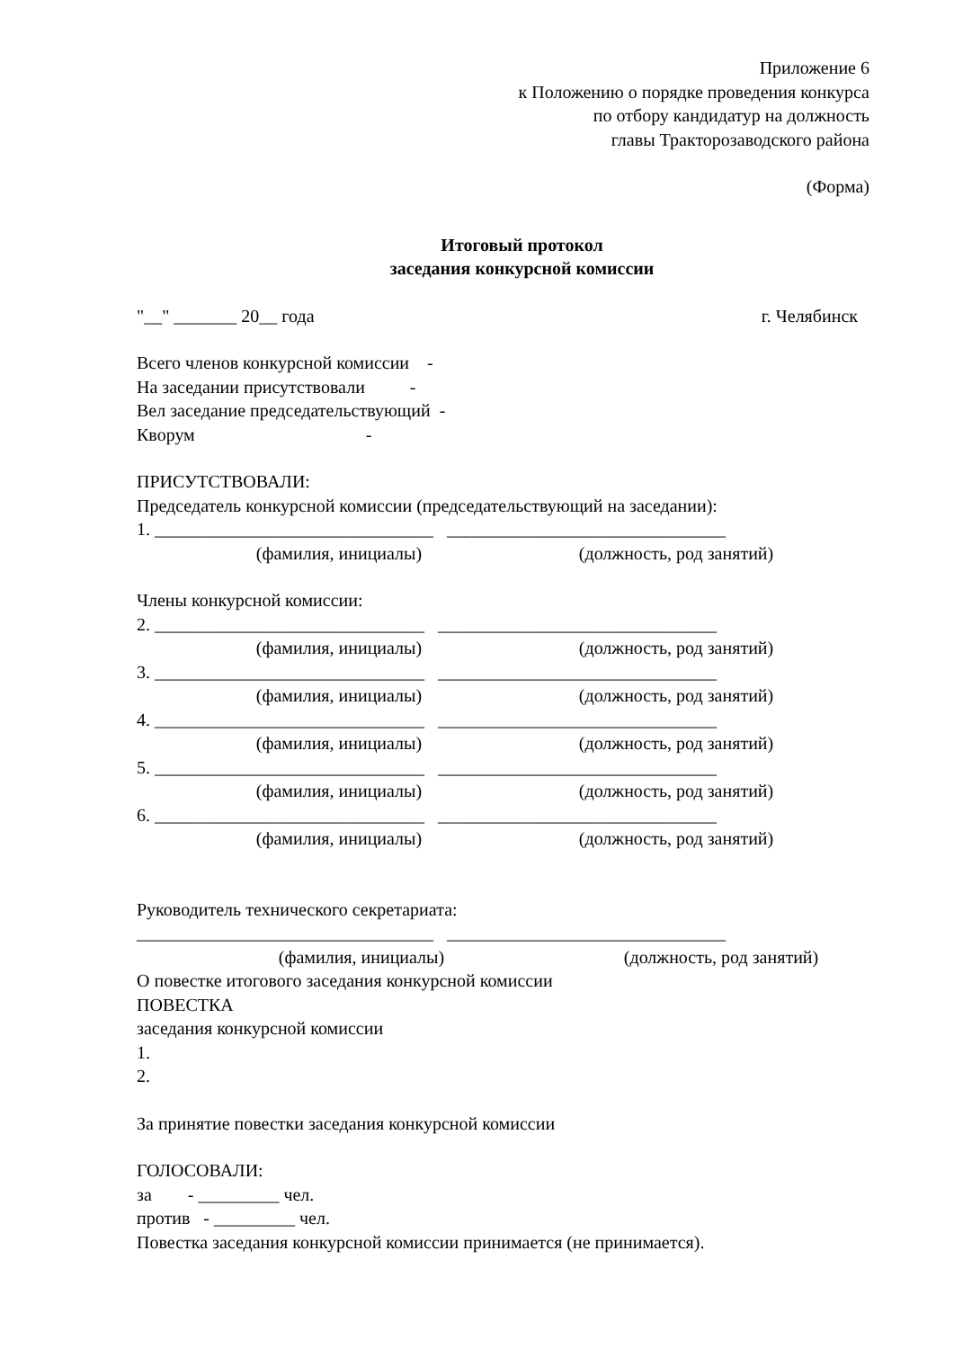Приложение 6
к Положению о порядке проведения конкурса
по отбору кандидатур на должность
главы Тракторозаводского района
(Форма)
Итоговый протокол
заседания конкурсной комиссии
"__" _______ 20__ года г. Челябинск
Всего членов конкурсной комиссии -
На заседании присутствовали -
Вел заседание председательствующий -
Кворум -
ПРИСУТСТВОВАЛИ:
Председатель конкурсной комиссии (председательствующий на заседании):
1. _______________________________ _______________________________
(фамилия, инициалы) (должность, род занятий)
Члены конкурсной комиссии:
2. ______________________________ _______________________________
(фамилия, инициалы) (должность, род занятий)
3. ______________________________ _______________________________
(фамилия, инициалы) (должность, род занятий)
4. ______________________________ _______________________________
(фамилия, инициалы) (должность, род занятий)
5. ______________________________ _______________________________
(фамилия, инициалы) (должность, род занятий)
6. ______________________________ _______________________________
(фамилия, инициалы) (должность, род занятий)
Руководитель технического секретариата:
_________________________________ _______________________________
(фамилия, инициалы) (должность, род занятий)
О повестке итогового заседания конкурсной комиссии
ПОВЕСТКА
заседания конкурсной комиссии
1.
2.
За принятие повестки заседания конкурсной комиссии
ГОЛОСОВАЛИ:
за - _________ чел.
против - _________ чел.
Повестка заседания конкурсной комиссии принимается (не принимается).